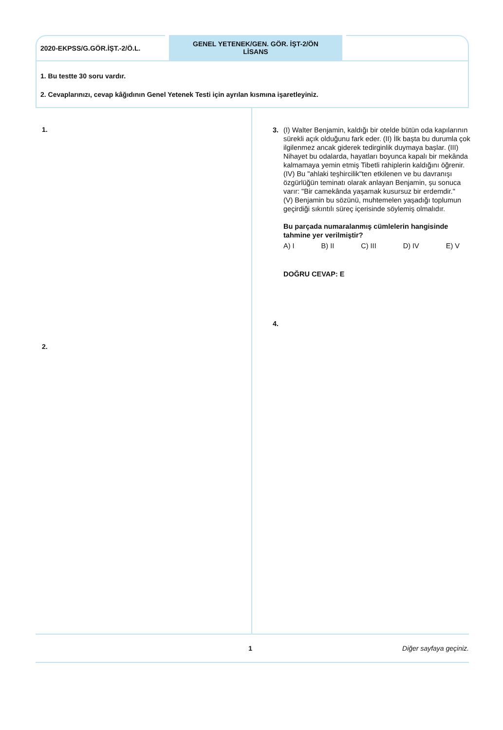2020-EKPSS/G.GÖR.İŞT.-2/Ö.L.
GENEL YETENEK/GEN. GÖR. İŞT-2/ÖN
LİSANS
1. Bu testte 30 soru vardır.
2. Cevaplarınızı, cevap kâğıdının Genel Yetenek Testi için ayrılan kısmına işaretleyiniz.
1.
2.
3. (I) Walter Benjamin, kaldığı bir otelde bütün oda kapılarının sürekli açık olduğunu fark eder. (II) İlk başta bu durumla çok ilgilenmez ancak giderek tedirginlik duymaya başlar. (III) Nihayet bu odalarda, hayatları boyunca kapalı bir mekânda kalmamaya yemin etmiş Tibetli rahiplerin kaldığını öğrenir. (IV) Bu "ahlaki teşhircilik"ten etkilenen ve bu davranışı özgürlüğün teminatı olarak anlayan Benjamin, şu sonuca varır: "Bir camekânda yaşamak kusursuz bir erdemdir."
(V) Benjamin bu sözünü, muhtemelen yaşadığı toplumun geçirdiği sıkıntılı süreç içerisinde söylemiş olmalıdır.
Bu parçada numaralanmış cümlelerin hangisinde tahmine yer verilmiştir?
A) I B) II C) III D) IV E) V
DOĞRU CEVAP: E
4.
1 Diğer sayfaya geçiniz.